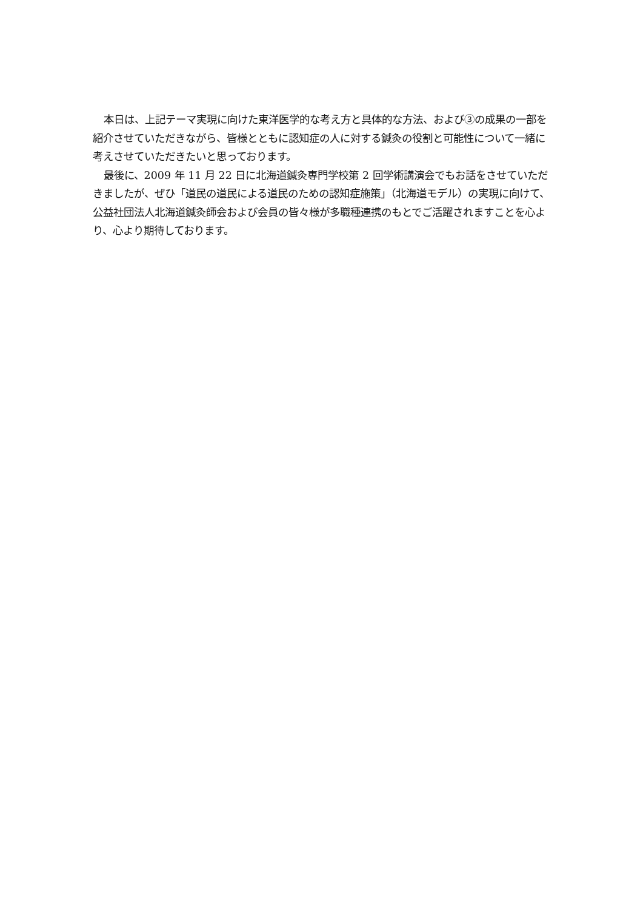本日は、上記テーマ実現に向けた東洋医学的な考え方と具体的な方法、および③の成果の一部を紹介させていただきながら、皆様とともに認知症の人に対する鍼灸の役割と可能性について一緒に考えさせていただきたいと思っております。
最後に、2009 年 11 月 22 日に北海道鍼灸専門学校第 2 回学術講演会でもお話をさせていただきましたが、ぜひ「道民の道民による道民のための認知症施策」（北海道モデル）の実現に向けて、公益社団法人北海道鍼灸師会および会員の皆々様が多職種連携のもとでご活躍されますことを心より、心より期待しております。